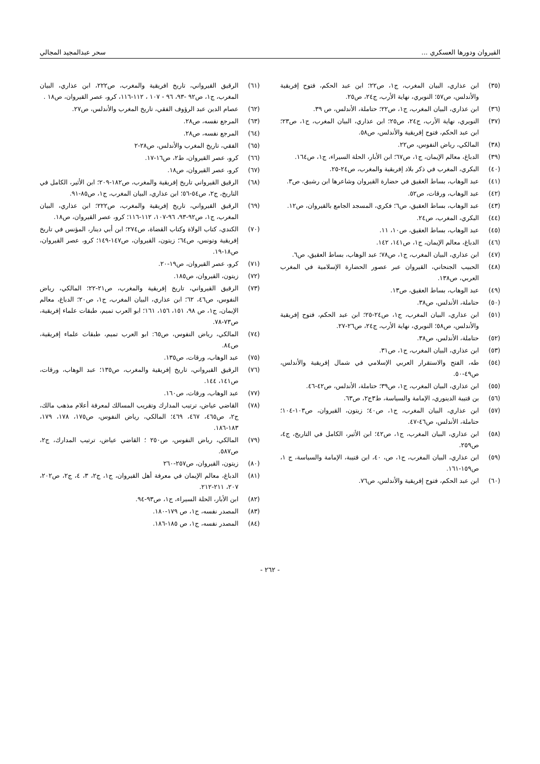القيروان ودورها العسكري ... سحر عبدالمجيد المجالي
(٣٥) ابن عذاري، البيان المغرب، ج١، ص٢٢؛ ابن عبد الحكم، فتوح إفريقية والأندلس، ص٥٧؛ النويري، نهاية الأرب، ج٢٤، ص٢٥.
(٣٦) ابن عذاري، البيان المغرب، ج١، ص٢٢؛ حتاملة، الأندلس، ص ٣٩.
(٣٧) النويري، نهاية الأرب، ج٢٤، ص٢٥؛ ابن عذاري، البيان المغرب، ج١، ص٢٣؛ ابن عبد الحكم، فتوح إفريقية والأندلس، ص٥٨.
(٣٨) المالكي، رياض النفوس، ص٢٢.
(٣٩) الدباغ، معالم الإيمان، ج١، ص٦٧؛ ابن الأبار، الحلة السيراء، ج١، ص١٦٤.
(٤٠) البكري، المغرب في ذكر بلاد إفريقية والمغرب، ص٢٤-٢٥.
(٤١) عبد الوهاب، بساط العقيق في حضارة القيروان وشاعرها ابن رشيق، ص٣.
(٤٢) عبد الوهاب، ورقات، ص٥٢.
(٤٣) عبد الوهاب، بساط العقيق، ص٦؛ فكري، المسجد الجامع بالقيروان، ص١٢.
(٤٤) البكري، المغرب، ص٢٤.
(٤٥) عبد الوهاب، بساط العقيق، ص١٠، ١١.
(٤٦) الدباغ، معالم الإيمان، ج١، ص١٤١، ١٤٢.
(٤٧) ابن عذاري، البيان المغرب، ج١، ص٧٨؛ عبد الوهاب، بساط العقيق، ص٦.
(٤٨) الحبيب الجنحاني، القيروان عبر عصور الحضارة الإسلامية في المغرب العربي، ص١٣٨.
(٤٩) عبد الوهاب، بساط العقيق، ص١٣.
(٥٠) حتاملة، الأندلس، ص٣٨.
(٥١) ابن عذاري، البيان المغرب، ج١، ص٢٤-٢٥؛ ابن عبد الحكم، فتوح إفريقية والأندلس، ص٥٨؛ النويري، نهاية الأرب، ج٢٤، ص٢٦-٢٧.
(٥٢) حتاملة، الأندلس، ص٣٨.
(٥٣) ابن عذاري، البيان المغرب، ج١، ص٣١.
(٥٤) طه، الفتح والاستقرار العربي الإسلامي في شمال إفريقية والأندلس، ص٤٩-٥٠.
(٥٥) ابن عذاري، البيان المغرب، ج١، ص٣٩؛ حتاملة، الأندلس، ص٤٢-٤٦.
(٥٦) بن قتيبة الدينوري، الإمامة والسياسة، ط٣ج٢، ص٦٣.
(٥٧) ابن عذاري، البيان المغرب، ج١، ص٤٠؛ زيتون، القيروان، ص١٠٣-١٠٤؛ حتاملة، الأندلس، ص٤٦-٤٧.
(٥٨) ابن عذاري، البيان المغرب، ج١، ص٤٢؛ ابن الأثير، الكامل في التاريخ، ج٤، ص٢٥٩.
(٥٩) ابن عذاري، البيان المغرب، ج١، ص، ٤٠، ابن قتيبة، الإمامة والسياسة، ج ١، ص١٥٩-١٦١.
(٦٠) ابن عبد الحكم، فتوح إفريقية والأندلس، ص٧٦.
(٦١) الرقيق القيرواني، تاريخ افريقية والمغرب، ص٢٢٢، ابن عذاري، البيان المغرب، ج١، ص٩٢ -٩٣، ٩٦ - ١٠٧ ، ١١٢-١١٦، كرو، عصر القيروان، ص١٨ .
(٦٢) عصام الدين عبد الرؤوف الفقي، تاريخ المغرب والأندلس، ص٢٧.
(٦٣) المرجع نفسه، ص٢٨.
(٦٤) المرجع نفسه، ص٢٨.
(٦٥) الفقي، تاريخ المغرب والأندلس، ص٢٨-٢
(٦٦) كرو، عصر القيروان، ط٢، ص١٦-١٧.
(٦٧) كرو، عصر القيروان، ص١٨.
(٦٨) الرقيق القيرواني تاريخ إفريقية والمغرب، ص١٨٢-٢٠٩؛ ابن الأثير، الكامل في التاريخ، ج٢، ص٥٤-٥٦؛ ابن عذاري، البيان المغرب، ج١، ص٨٥-٩١.
(٦٩) الرقيق القيرواني، تاريخ إفريقية والمغرب، ص٢٢٢؛ ابن عذاري، البيان المغرب، ج١، ص٩٢-٩٣، ٩٦-١٠٧، ١١٢-١١٦؛ كرو، عصر القيروان، ص١٨.
(٧٠) الكندي، كتاب الولاة وكتاب القضاة، ص٢٧٤؛ ابن أبي دينار، المؤنس في تاريخ إفريقية وتونس، ص٦٤؛ زيتون، القيروان، ص١٤٧-١٤٩؛ كرو، عصر القيروان، ص١٨-١٩.
(٧١) كرو، عصر القيروان، ص١٩-٢٠.
(٧٢) زيتون، القيروان، ص١٨٥.
(٧٣) الرقيق القيرواني، تاريخ إفريقية والمغرب، ص٢١-٢٢؛ المالكي، رياض النفوس، ص٤٦، ٦٢؛ ابن عذاري، البيان المغرب، ج١، ص٢٠؛ الدباغ، معالم الإيمان، ج١، ص ٩٨، ١٥١، ١٥٦، ١٦١؛ ابو العرب تميم، طبقات علماء إفريقية، ص٧٣-٧٨.
(٧٤) المالكي، رياض النفوس، ص٦٥: ابو العرب تميم، طبقات علماء إفريقية، ص٨٤.
(٧٥) عبد الوهاب، ورقات، ص١٣٥.
(٧٦) الرقيق القيرواني، تاريخ إفريقية والمغرب، ص١٣٥؛ عبد الوهاب، ورقات، ص١٤١، ١٤٤.
(٧٧) عبد الوهاب، ورقات، ص١٦٠.
(٧٨) القاضي عياض، ترتيب المدارك وتقريب المسالك لمعرفة أعلام مذهب مالك، ج٢، ص٤٦٥، ٤٦٧، ٤٦٩؛ المالكي، رياض النفوس، ص١٧٥، ١٧٨، ١٧٩، ١٨٣-١٨٦.
(٧٩) المالكي، رياض النفوس، ص٢٥٠ ؛ القاضي عياض، ترتيب المدارك، ج٢، ص٥٨٧.
(٨٠) زيتون، القيروان، ص٢٥٧-٢٦٠
(٨١) الدباغ، معالم الإيمان في معرفة أهل القيروان، ج١، ج٢، ٣، ٤، ج٢، ص٢٠٢، ٢٠٧، ٢١١-٢١٢.
(٨٢) ابن الأبار، الحلة السيراء، ج١، ص٩٣-٩٤.
(٨٣) المصدر نفسه، ج١، ص ١٧٩-١٨٠.
(٨٤) المصدر نفسه، ج١، ص ١٨٥-١٨٦.
- ٢٦٢ -